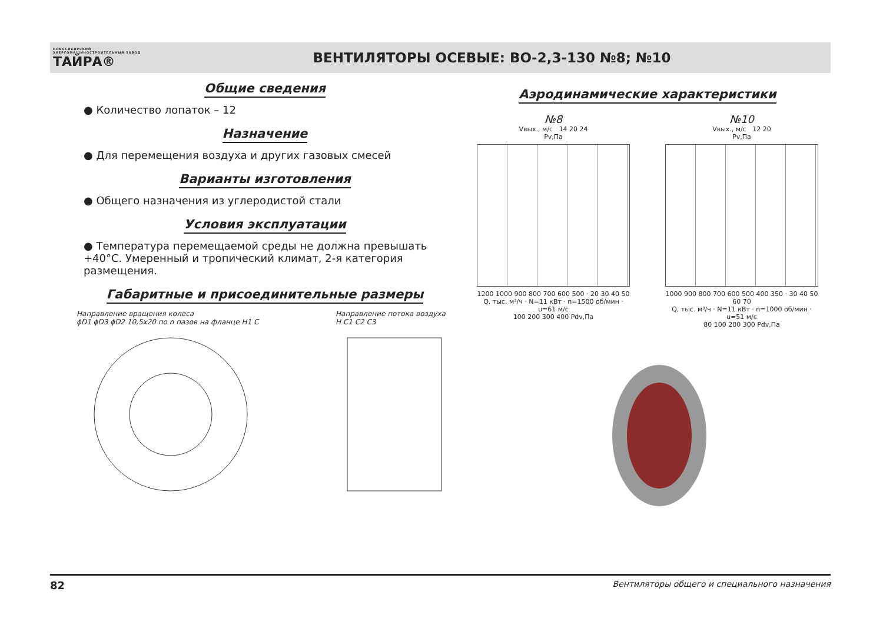НОВОСИБИРСКИЙ ЭНЕРГОМАШИНОСТРОИТЕЛЬНЫЙ ЗАВОД
ТАЙРА®
ВЕНТИЛЯТОРЫ ОСЕВЫЕ: ВО-2,3-130 №8; №10
Общие сведения
● Количество лопаток – 12
Назначение
● Для перемещения воздуха и других газовых смесей
Варианты изготовления
● Общего назначения из углеродистой стали
Условия эксплуатации
● Температура перемещаемой среды не должна превышать +40°С. Умеренный и тропический климат, 2-я категория размещения.
Габаритные и присоединительные размеры
Направление вращения колеса
ϕD1 ϕD3 ϕD2 10,5x20 по n пазов на фланце H1 C
Направление потока воздуха
H C1 C2 C3
Аэродинамические характеристики
№8
Vвых., м/с 14 20 24
Pv,Па
1200 1000 900 800 700 600 500 · 20 30 40 50
Q, тыс. м³/ч · N=11 кВт · n=1500 об/мин · u=61 м/с
100 200 300 400 Pdv,Па
№10
Vвых., м/с 12 20
Pv,Па
1000 900 800 700 600 500 400 350 · 30 40 50 60 70
Q, тыс. м³/ч · N=11 кВт · n=1000 об/мин · u=51 м/с
80 100 200 300 Pdv,Па
82 Вентиляторы общего и специального назначения